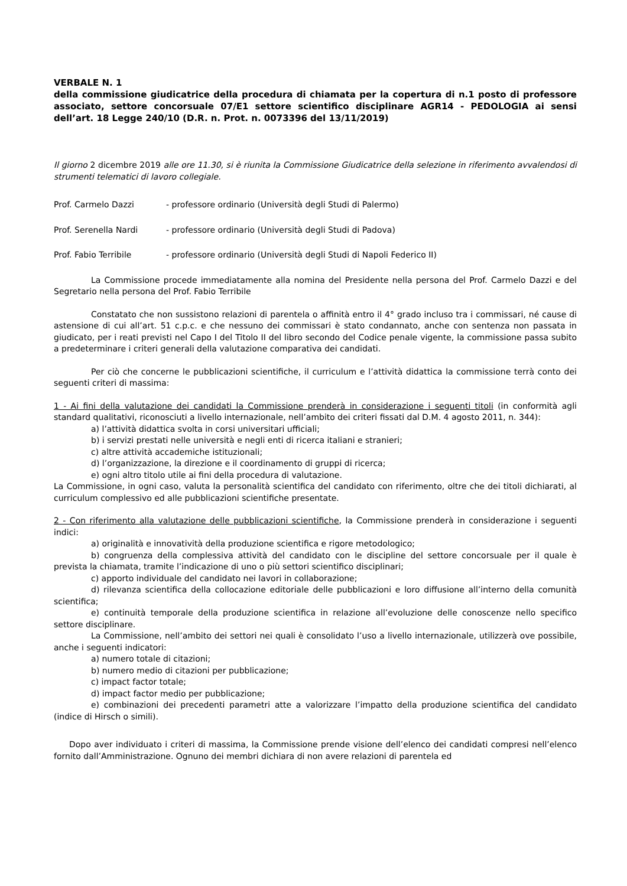VERBALE N. 1
della commissione giudicatrice della procedura di chiamata per la copertura di n.1 posto di professore associato, settore concorsuale 07/E1 settore scientifico disciplinare AGR14 - PEDOLOGIA ai sensi dell’art. 18 Legge 240/10 (D.R. n. Prot. n. 0073396 del 13/11/2019)
Il giorno 2 dicembre 2019 alle ore 11.30, si è riunita la Commissione Giudicatrice della selezione in riferimento avvalendosi di strumenti telematici di lavoro collegiale.
Prof. Carmelo Dazzi - professore ordinario (Università degli Studi di Palermo)
Prof. Serenella Nardi - professore ordinario (Università degli Studi di Padova)
Prof. Fabio Terribile - professore ordinario (Università degli Studi di Napoli Federico II)
La Commissione procede immediatamente alla nomina del Presidente nella persona del Prof. Carmelo Dazzi e del Segretario nella persona del Prof. Fabio Terribile
Constatato che non sussistono relazioni di parentela o affinità entro il 4° grado incluso tra i commissari, né cause di astensione di cui all’art. 51 c.p.c. e che nessuno dei commissari è stato condannato, anche con sentenza non passata in giudicato, per i reati previsti nel Capo I del Titolo II del libro secondo del Codice penale vigente, la commissione passa subito a predeterminare i criteri generali della valutazione comparativa dei candidati.
Per ciò che concerne le pubblicazioni scientifiche, il curriculum e l’attività didattica la commissione terrà conto dei seguenti criteri di massima:
1 - Ai fini della valutazione dei candidati la Commissione prenderà in considerazione i seguenti titoli (in conformità agli standard qualitativi, riconosciuti a livello internazionale, nell’ambito dei criteri fissati dal D.M. 4 agosto 2011, n. 344):
a) l’attività didattica svolta in corsi universitari ufficiali;
b) i servizi prestati nelle università e negli enti di ricerca italiani e stranieri;
c) altre attività accademiche istituzionali;
d) l’organizzazione, la direzione e il coordinamento di gruppi di ricerca;
e) ogni altro titolo utile ai fini della procedura di valutazione.
La Commissione, in ogni caso, valuta la personalità scientifica del candidato con riferimento, oltre che dei titoli dichiarati, al curriculum complessivo ed alle pubblicazioni scientifiche presentate.
2 - Con riferimento alla valutazione delle pubblicazioni scientifiche, la Commissione prenderà in considerazione i seguenti indici:
a) originalità e innovatività della produzione scientifica e rigore metodologico;
b) congruenza della complessiva attività del candidato con le discipline del settore concorsuale per il quale è prevista la chiamata, tramite l’indicazione di uno o più settori scientifico disciplinari;
c) apporto individuale del candidato nei lavori in collaborazione;
d) rilevanza scientifica della collocazione editoriale delle pubblicazioni e loro diffusione all’interno della comunità scientifica;
e) continuità temporale della produzione scientifica in relazione all’evoluzione delle conoscenze nello specifico settore disciplinare.
La Commissione, nell’ambito dei settori nei quali è consolidato l’uso a livello internazionale, utilizzerà ove possibile, anche i seguenti indicatori:
a) numero totale di citazioni;
b) numero medio di citazioni per pubblicazione;
c) impact factor totale;
d) impact factor medio per pubblicazione;
e) combinazioni dei precedenti parametri atte a valorizzare l’impatto della produzione scientifica del candidato (indice di Hirsch o simili).
Dopo aver individuato i criteri di massima, la Commissione prende visione dell’elenco dei candidati compresi nell’elenco fornito dall’Amministrazione. Ognuno dei membri dichiara di non avere relazioni di parentela ed